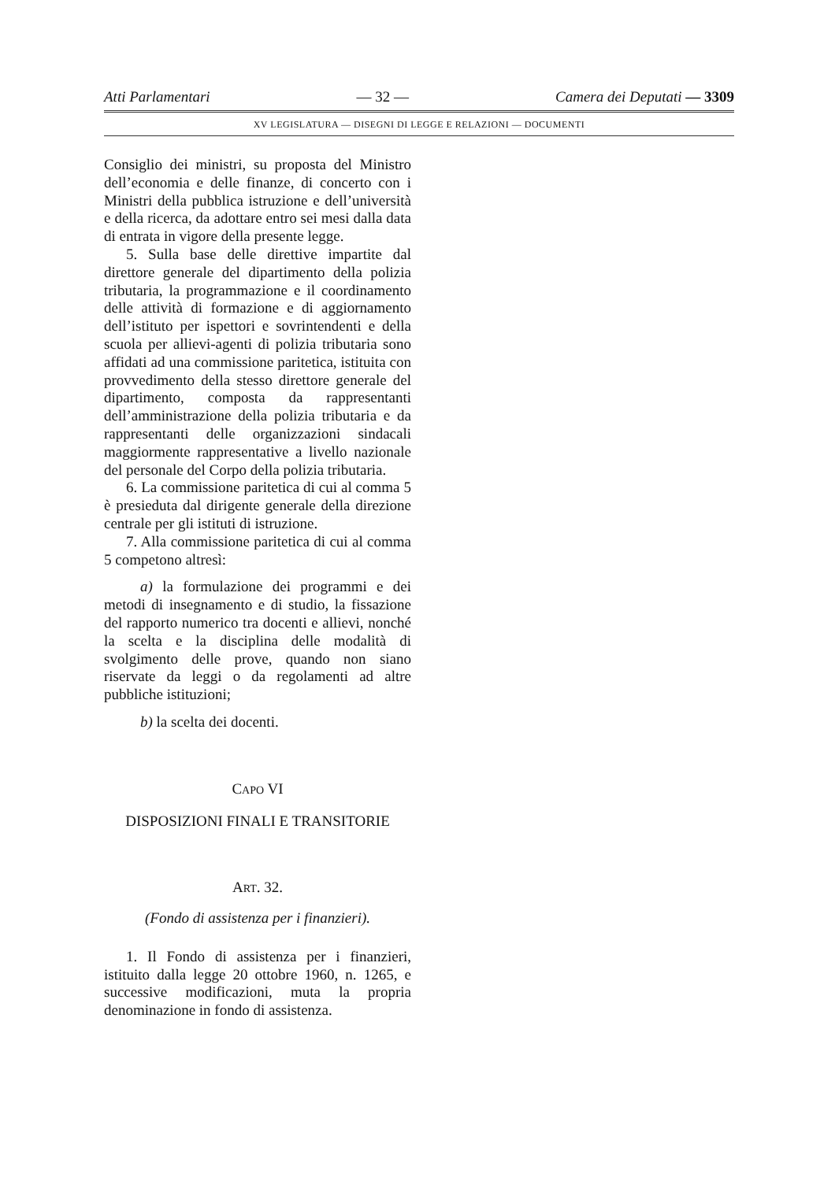Atti Parlamentari — 32 — Camera dei Deputati — 3309
XV LEGISLATURA — DISEGNI DI LEGGE E RELAZIONI — DOCUMENTI
Consiglio dei ministri, su proposta del Ministro dell’economia e delle finanze, di concerto con i Ministri della pubblica istruzione e dell’università e della ricerca, da adottare entro sei mesi dalla data di entrata in vigore della presente legge.
5. Sulla base delle direttive impartite dal direttore generale del dipartimento della polizia tributaria, la programmazione e il coordinamento delle attività di formazione e di aggiornamento dell’istituto per ispettori e sovrintendenti e della scuola per allievi-agenti di polizia tributaria sono affidati ad una commissione paritetica, istituita con provvedimento della stesso direttore generale del dipartimento, composta da rappresentanti dell’amministrazione della polizia tributaria e da rappresentanti delle organizzazioni sindacali maggiormente rappresentative a livello nazionale del personale del Corpo della polizia tributaria.
6. La commissione paritetica di cui al comma 5 è presieduta dal dirigente generale della direzione centrale per gli istituti di istruzione.
7. Alla commissione paritetica di cui al comma 5 competono altresì:
a) la formulazione dei programmi e dei metodi di insegnamento e di studio, la fissazione del rapporto numerico tra docenti e allievi, nonché la scelta e la disciplina delle modalità di svolgimento delle prove, quando non siano riservate da leggi o da regolamenti ad altre pubbliche istituzioni;
b) la scelta dei docenti.
CAPO VI
DISPOSIZIONI FINALI E TRANSITORIE
ART. 32.
(Fondo di assistenza per i finanzieri).
1. Il Fondo di assistenza per i finanzieri, istituito dalla legge 20 ottobre 1960, n. 1265, e successive modificazioni, muta la propria denominazione in fondo di assistenza.